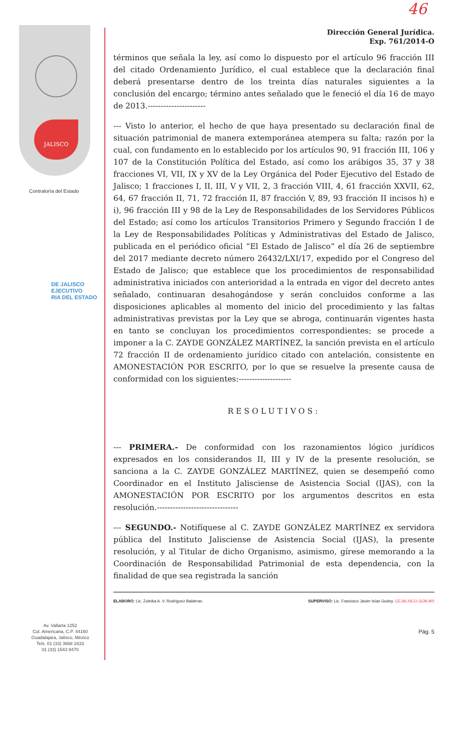46
JALISCO
Contraloría del Estado
DE JALISCO
EJECUTIVO
RIA DEL ESTADO
Av. Vallarta 1252
Col. Americana, C.P. 44160
Guadalajara, Jalisco, México
Tels. 01 (33) 3668 1633
01 (33) 1543 9470
Dirección General Jurídica.
Exp. 761/2014-O
términos que señala la ley, así como lo dispuesto por el artículo 96 fracción III del citado Ordenamiento Jurídico, el cual establece que la declaración final deberá presentarse dentro de los treinta días naturales siguientes a la conclusión del encargo; término antes señalado que le feneció el día 16 de mayo de 2013.----------------------
--- Visto lo anterior, el hecho de que haya presentado su declaración final de situación patrimonial de manera extemporánea atempera su falta; razón por la cual, con fundamento en lo establecido por los artículos 90, 91 fracción III, 106 y 107 de la Constitución Política del Estado, así como los arábigos 35, 37 y 38 fracciones VI, VII, IX y XV de la Ley Orgánica del Poder Ejecutivo del Estado de Jalisco; 1 fracciones I, II, III, V y VII, 2, 3 fracción VIII, 4, 61 fracción XXVII, 62, 64, 67 fracción II, 71, 72 fracción II, 87 fracción V, 89, 93 fracción II incisos h) e i), 96 fracción III y 98 de la Ley de Responsabilidades de los Servidores Públicos del Estado; así como los artículos Transitorios Primero y Segundo fracción I de la Ley de Responsabilidades Políticas y Administrativas del Estado de Jalisco, publicada en el periódico oficial “El Estado de Jalisco” el día 26 de septiembre del 2017 mediante decreto número 26432/LXI/17, expedido por el Congreso del Estado de Jalisco; que establece que los procedimientos de responsabilidad administrativa iniciados con anterioridad a la entrada en vigor del decreto antes señalado, continuaran desahogándose y serán concluidos conforme a las disposiciones aplicables al momento del inicio del procedimiento y las faltas administrativas previstas por la Ley que se abroga, continuarán vigentes hasta en tanto se concluyan los procedimientos correspondientes; se procede a imponer a la C. ZAYDE GONZÁLEZ MARTÍNEZ, la sanción prevista en el artículo 72 fracción II de ordenamiento jurídico citado con antelación, consistente en AMONESTACIÓN POR ESCRITO, por lo que se resuelve la presente causa de conformidad con los siguientes:--------------------
RESOLUTIVOS:
--- PRIMERA.- De conformidad con los razonamientos lógico jurídicos expresados en los considerandos II, III y IV de la presente resolución, se sanciona a la C. ZAYDE GONZÁLEZ MARTÍNEZ, quien se desempeñó como Coordinador en el Instituto Jalisciense de Asistencia Social (IJAS), con la AMONESTACIÓN POR ESCRITO por los argumentos descritos en esta resolución.-------------------------------
--- SEGUNDO.- Notifíquese al C. ZAYDE GONZÁLEZ MARTÍNEZ ex servidora pública del Instituto Jalisciense de Asistencia Social (IJAS), la presente resolución, y al Titular de dicho Organismo, asimismo, gírese memorando a la Coordinación de Responsabilidad Patrimonial de esta dependencia, con la finalidad de que sea registrada la sanción
ELABORÓ: Lic. Zuleika A. V. Rodríguez Balderas. SUPERVISÓ: Lic. Francisco Javier Isías Godoy. CEJALISCO.GOB.MX
Pág. 5